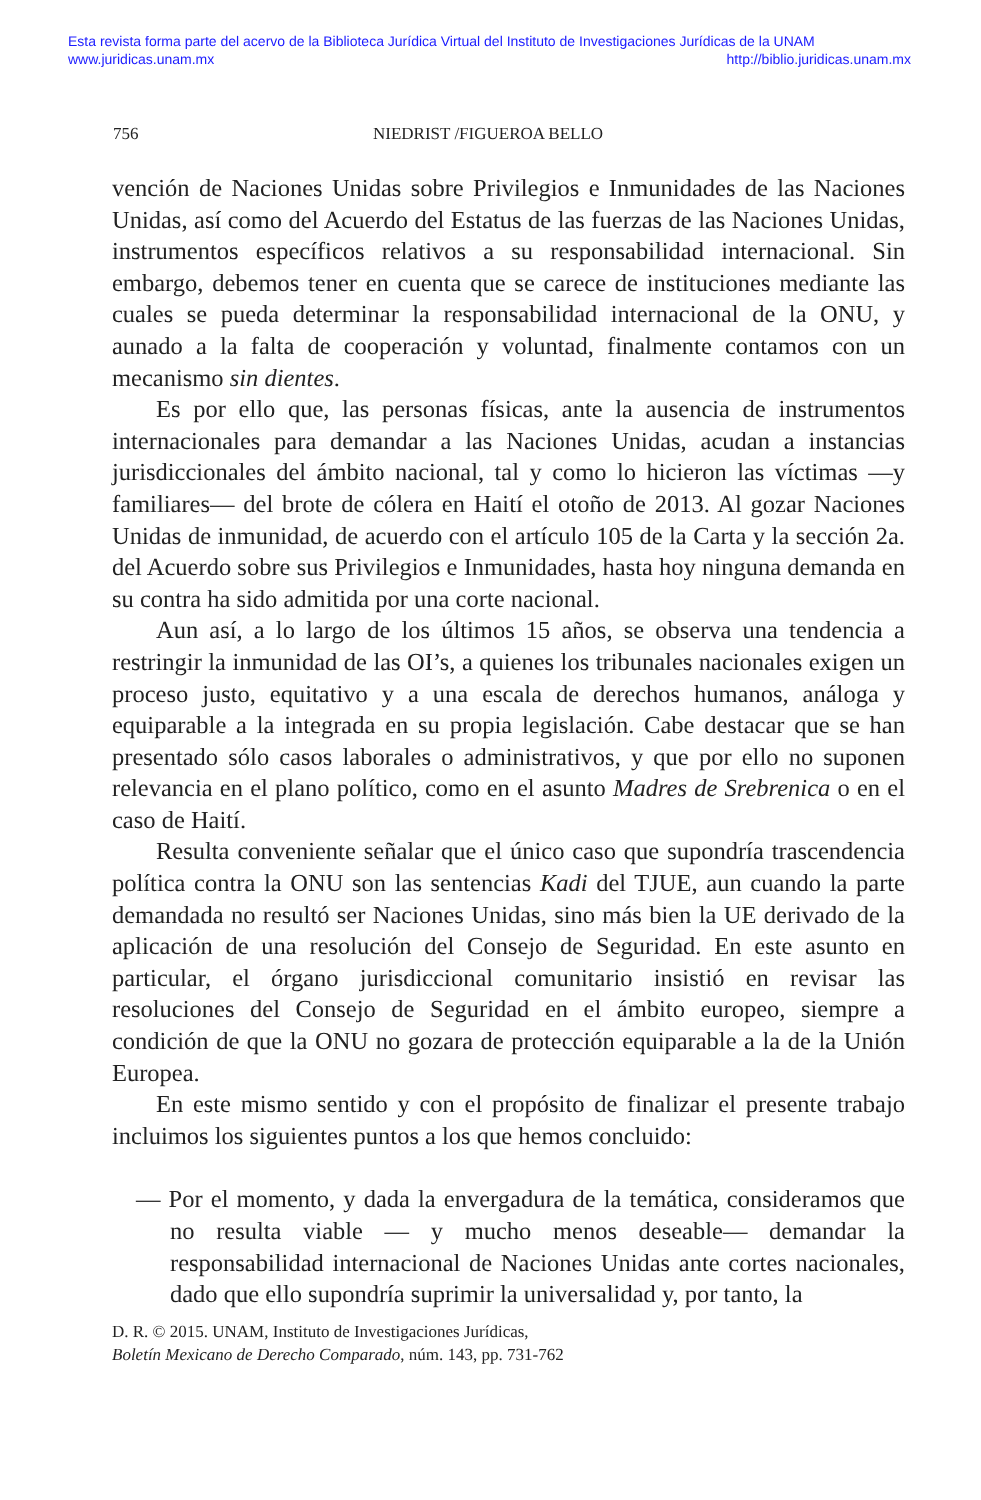Esta revista forma parte del acervo de la Biblioteca Jurídica Virtual del Instituto de Investigaciones Jurídicas de la UNAM
www.juridicas.unam.mx http://biblio.juridicas.unam.mx
756 NIEDRIST /FIGUEROA BELLO
vención de Naciones Unidas sobre Privilegios e Inmunidades de las Naciones Unidas, así como del Acuerdo del Estatus de las fuerzas de las Naciones Unidas, instrumentos específicos relativos a su responsabilidad internacional. Sin embargo, debemos tener en cuenta que se carece de instituciones mediante las cuales se pueda determinar la responsabilidad internacional de la ONU, y aunado a la falta de cooperación y voluntad, finalmente contamos con un mecanismo sin dientes.
Es por ello que, las personas físicas, ante la ausencia de instrumentos internacionales para demandar a las Naciones Unidas, acudan a instancias jurisdiccionales del ámbito nacional, tal y como lo hicieron las víctimas —y familiares— del brote de cólera en Haití el otoño de 2013. Al gozar Naciones Unidas de inmunidad, de acuerdo con el artículo 105 de la Carta y la sección 2a. del Acuerdo sobre sus Privilegios e Inmunidades, hasta hoy ninguna demanda en su contra ha sido admitida por una corte nacional.
Aun así, a lo largo de los últimos 15 años, se observa una tendencia a restringir la inmunidad de las OI’s, a quienes los tribunales nacionales exigen un proceso justo, equitativo y a una escala de derechos humanos, análoga y equiparable a la integrada en su propia legislación. Cabe destacar que se han presentado sólo casos laborales o administrativos, y que por ello no suponen relevancia en el plano político, como en el asunto Madres de Srebrenica o en el caso de Haití.
Resulta conveniente señalar que el único caso que supondría trascendencia política contra la ONU son las sentencias Kadi del TJUE, aun cuando la parte demandada no resultó ser Naciones Unidas, sino más bien la UE derivado de la aplicación de una resolución del Consejo de Seguridad. En este asunto en particular, el órgano jurisdiccional comunitario insistió en revisar las resoluciones del Consejo de Seguridad en el ámbito europeo, siempre a condición de que la ONU no gozara de protección equiparable a la de la Unión Europea.
En este mismo sentido y con el propósito de finalizar el presente trabajo incluimos los siguientes puntos a los que hemos concluido:
— Por el momento, y dada la envergadura de la temática, consideramos que no resulta viable — y mucho menos deseable— demandar la responsabilidad internacional de Naciones Unidas ante cortes nacionales, dado que ello supondría suprimir la universalidad y, por tanto, la
D. R. © 2015. UNAM, Instituto de Investigaciones Jurídicas,
Boletín Mexicano de Derecho Comparado, núm. 143, pp. 731-762